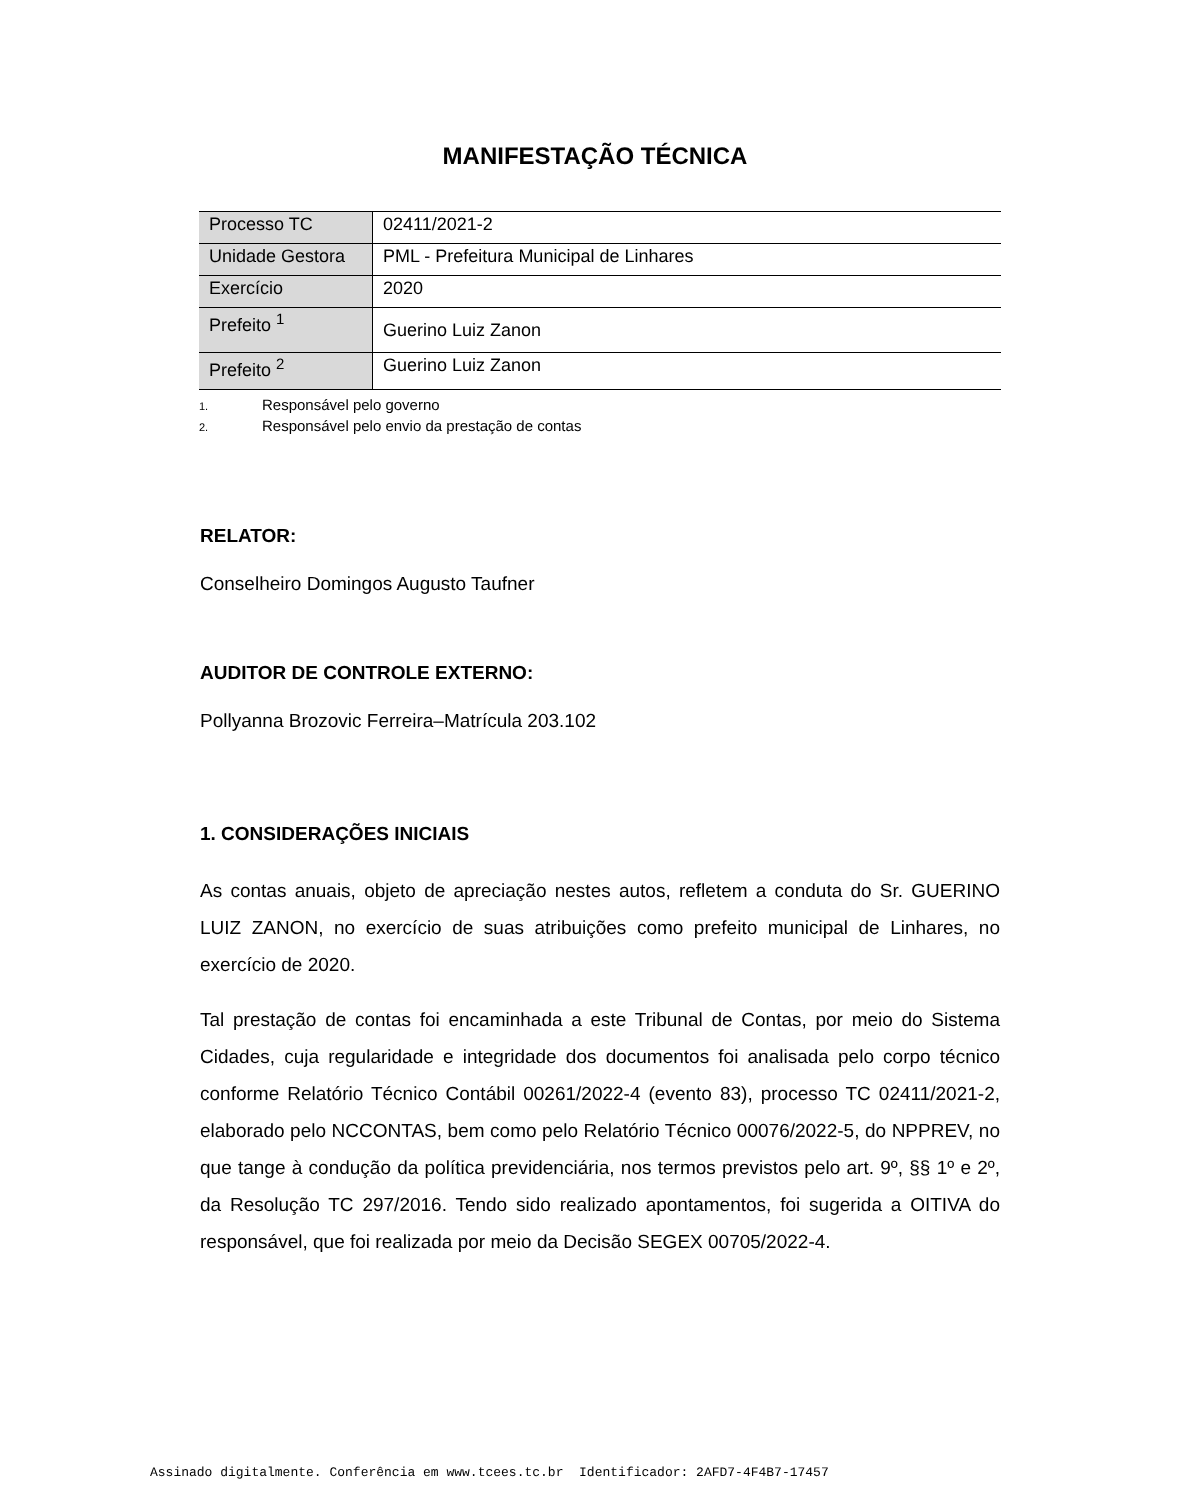MANIFESTAÇÃO TÉCNICA
| Processo TC | 02411/2021-2 |
| Unidade Gestora | PML - Prefeitura Municipal de Linhares |
| Exercício | 2020 |
| Prefeito <sup>1</sup> | Guerino Luiz Zanon |
| Prefeito <sup>2</sup> | Guerino Luiz Zanon |
1. Responsável pelo governo
2. Responsável pelo envio da prestação de contas
RELATOR:
Conselheiro Domingos Augusto Taufner
AUDITOR DE CONTROLE EXTERNO:
Pollyanna Brozovic Ferreira–Matrícula 203.102
1. CONSIDERAÇÕES INICIAIS
As contas anuais, objeto de apreciação nestes autos, refletem a conduta do Sr. GUERINO LUIZ ZANON, no exercício de suas atribuições como prefeito municipal de Linhares, no exercício de 2020.
Tal prestação de contas foi encaminhada a este Tribunal de Contas, por meio do Sistema Cidades, cuja regularidade e integridade dos documentos foi analisada pelo corpo técnico conforme Relatório Técnico Contábil 00261/2022-4 (evento 83), processo TC 02411/2021-2, elaborado pelo NCCONTAS, bem como pelo Relatório Técnico 00076/2022-5, do NPPREV, no que tange à condução da política previdenciária, nos termos previstos pelo art. 9º, §§ 1º e 2º, da Resolução TC 297/2016. Tendo sido realizado apontamentos, foi sugerida a OITIVA do responsável, que foi realizada por meio da Decisão SEGEX 00705/2022-4.
Assinado digitalmente. Conferência em www.tcees.tc.br Identificador: 2AFD7-4F4B7-17457